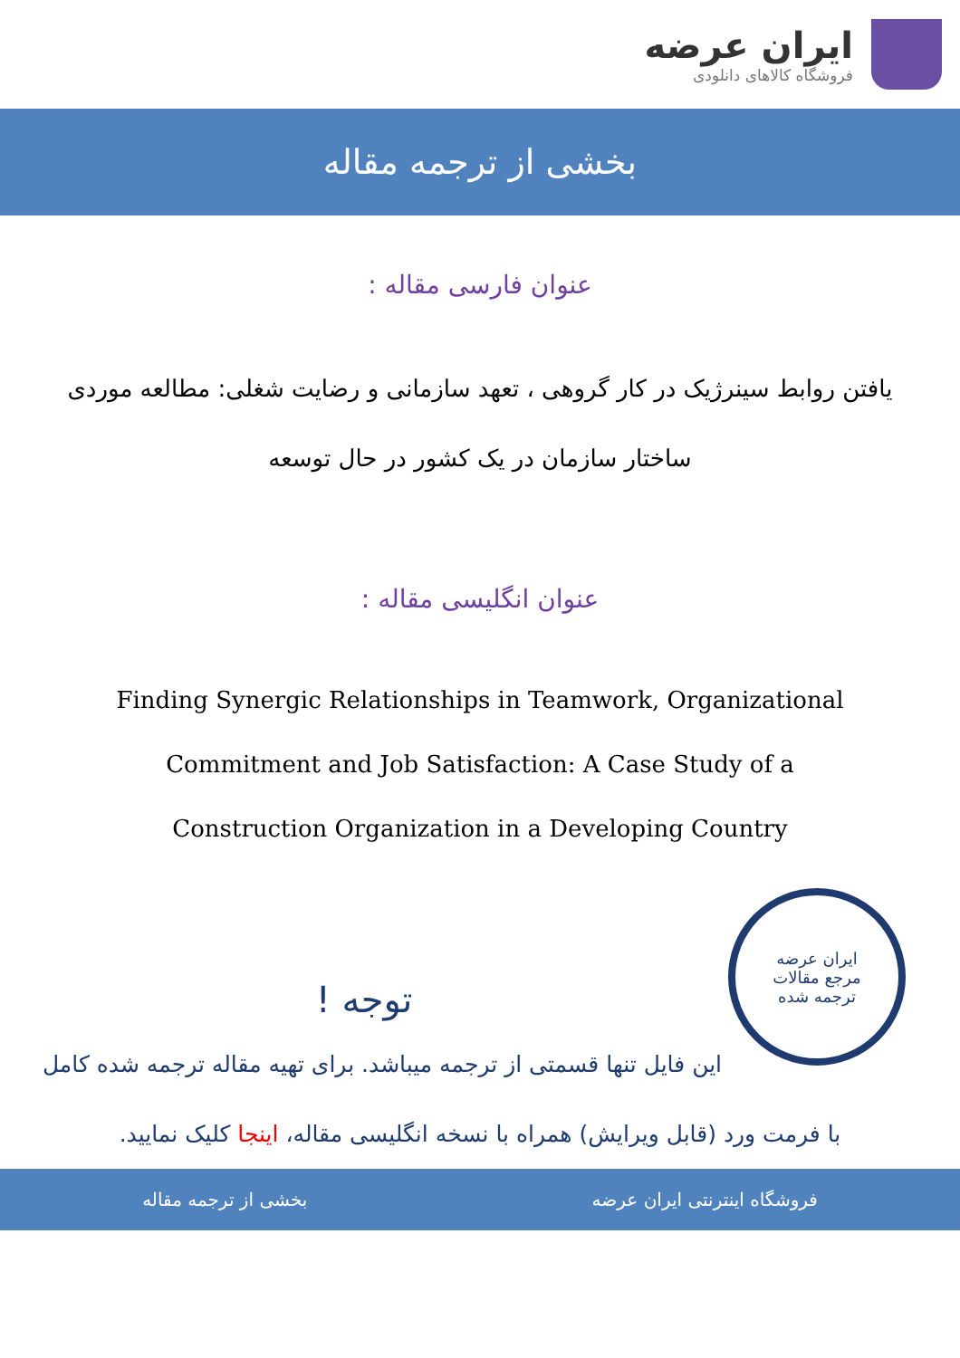ایران عرضه
فروشگاه کالاهای دانلودی
بخشی از ترجمه مقاله
عنوان فارسی مقاله :
یافتن روابط سینرژیک در کار گروهی ، تعهد سازمانی و رضایت شغلی: مطالعه موردی ساختار سازمان در یک کشور در حال توسعه
عنوان انگلیسی مقاله :
Finding Synergic Relationships in Teamwork, Organizational Commitment and Job Satisfaction: A Case Study of a Construction Organization in a Developing Country
ایران عرضه
مرجع مقالات
ترجمه شده
توجه !
این فایل تنها قسمتی از ترجمه میباشد. برای تهیه مقاله ترجمه شده کامل با فرمت ورد (قابل ویرایش) همراه با نسخه انگلیسی مقاله، اینجا کلیک نمایید.
فروشگاه اینترنتی ایران عرضه بخشی از ترجمه مقاله